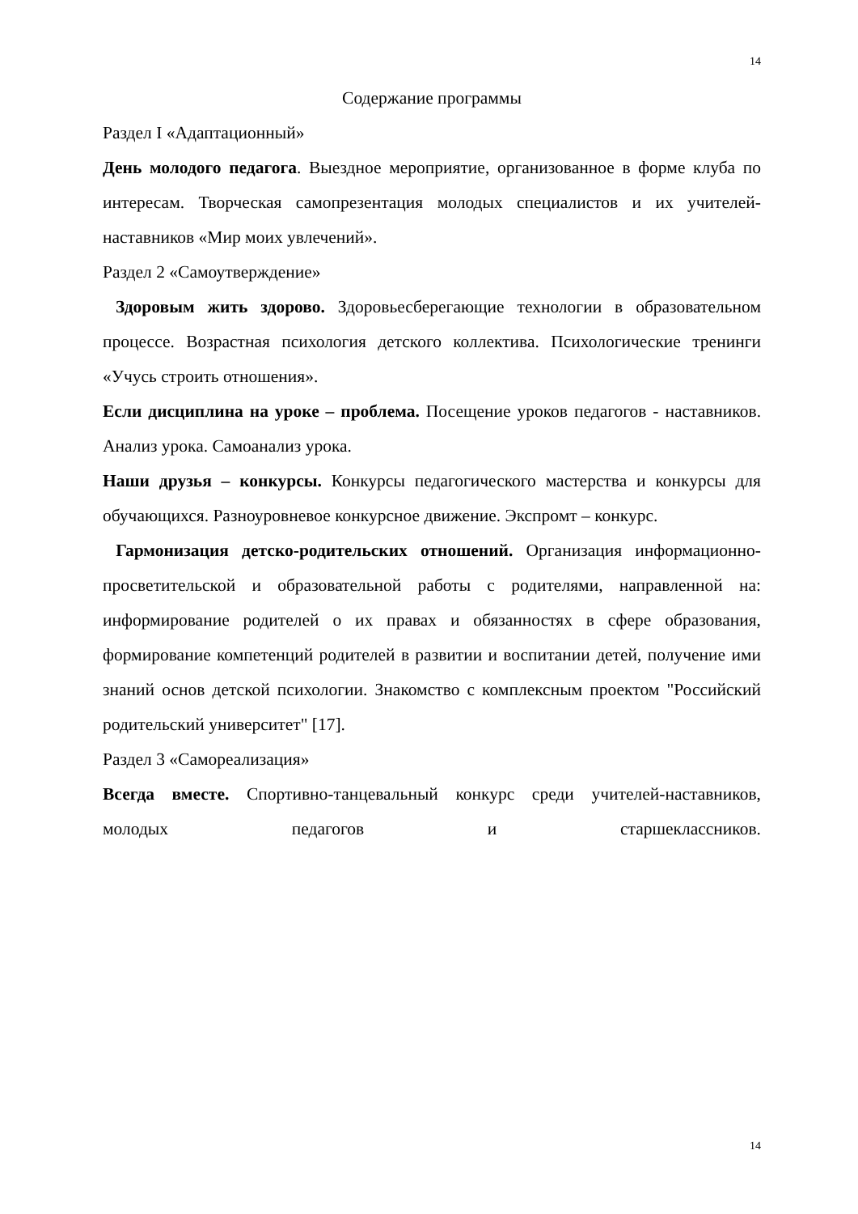14
Содержание программы
Раздел I «Адаптационный»
День молодого педагога. Выездное мероприятие, организованное в форме клуба по интересам. Творческая самопрезентация молодых специалистов и их учителей-наставников «Мир моих увлечений».
Раздел 2 «Самоутверждение»
Здоровым жить здорово. Здоровьесберегающие технологии в образовательном процессе. Возрастная психология детского коллектива. Психологические тренинги «Учусь строить отношения».
Если дисциплина на уроке – проблема. Посещение уроков педагогов - наставников. Анализ урока. Самоанализ урока.
Наши друзья – конкурсы. Конкурсы педагогического мастерства и конкурсы для обучающихся. Разноуровневое конкурсное движение. Экспромт – конкурс.
Гармонизация детско-родительских отношений. Организация информационно-просветительской и образовательной работы с родителями, направленной на: информирование родителей о их правах и обязанностях в сфере образования, формирование компетенций родителей в развитии и воспитании детей, получение ими знаний основ детской психологии. Знакомство с комплексным проектом "Российский родительский университет" [17].
Раздел 3 «Самореализация»
Всегда вместе. Спортивно-танцевальный конкурс среди учителей-наставников, молодых педагогов и старшеклассников.
14